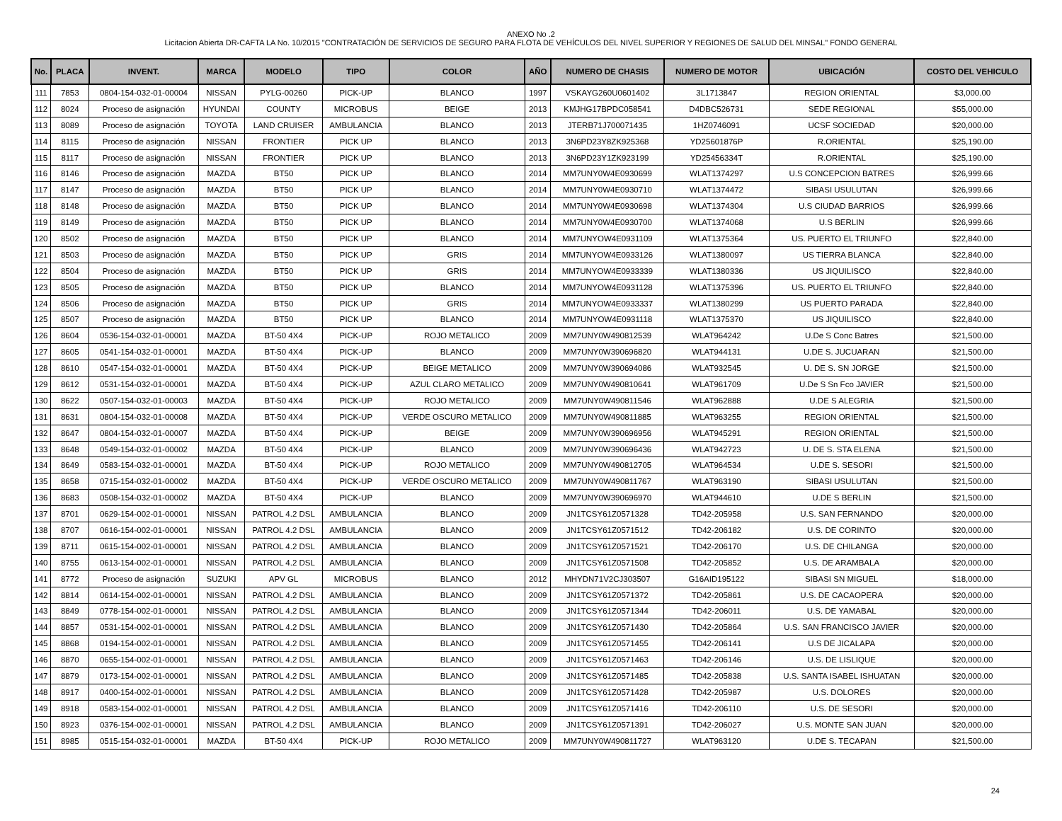ANEXO No .2
Licitacion Abierta DR-CAFTA LA No. 10/2015 "CONTRATACIÓN DE SERVICIOS DE SEGURO PARA FLOTA DE VEHÍCULOS DEL NIVEL SUPERIOR Y REGIONES DE SALUD DEL MINSAL" FONDO GENERAL
| No. | PLACA | INVENT. | MARCA | MODELO | TIPO | COLOR | AÑO | NUMERO DE CHASIS | NUMERO DE MOTOR | UBICACIÓN | COSTO DEL VEHICULO |
| --- | --- | --- | --- | --- | --- | --- | --- | --- | --- | --- | --- |
| 111 | 7853 | 0804-154-032-01-00004 | NISSAN | PYLG-00260 | PICK-UP | BLANCO | 1997 | VSKAYG260U0601402 | 3L1713847 | REGION ORIENTAL | $3,000.00 |
| 112 | 8024 | Proceso de asignación | HYUNDAI | COUNTY | MICROBUS | BEIGE | 2013 | KMJHG17BPDC058541 | D4DBC526731 | SEDE REGIONAL | $55,000.00 |
| 113 | 8089 | Proceso de asignación | TOYOTA | LAND CRUISER | AMBULANCIA | BLANCO | 2013 | JTERB71J700071435 | 1HZ0746091 | UCSF SOCIEDAD | $20,000.00 |
| 114 | 8115 | Proceso de asignación | NISSAN | FRONTIER | PICK UP | BLANCO | 2013 | 3N6PD23Y8ZK925368 | YD25601876P | R.ORIENTAL | $25,190.00 |
| 115 | 8117 | Proceso de asignación | NISSAN | FRONTIER | PICK UP | BLANCO | 2013 | 3N6PD23Y1ZK923199 | YD25456334T | R.ORIENTAL | $25,190.00 |
| 116 | 8146 | Proceso de asignación | MAZDA | BT50 | PICK UP | BLANCO | 2014 | MM7UNY0W4E0930699 | WLAT1374297 | U.S CONCEPCION BATRES | $26,999.66 |
| 117 | 8147 | Proceso de asignación | MAZDA | BT50 | PICK UP | BLANCO | 2014 | MM7UNY0W4E0930710 | WLAT1374472 | SIBASI USULUTAN | $26,999.66 |
| 118 | 8148 | Proceso de asignación | MAZDA | BT50 | PICK UP | BLANCO | 2014 | MM7UNY0W4E0930698 | WLAT1374304 | U.S CIUDAD BARRIOS | $26,999.66 |
| 119 | 8149 | Proceso de asignación | MAZDA | BT50 | PICK UP | BLANCO | 2014 | MM7UNY0W4E0930700 | WLAT1374068 | U.S BERLIN | $26,999.66 |
| 120 | 8502 | Proceso de asignación | MAZDA | BT50 | PICK UP | BLANCO | 2014 | MM7UNYOW4E0931109 | WLAT1375364 | US. PUERTO EL TRIUNFO | $22,840.00 |
| 121 | 8503 | Proceso de asignación | MAZDA | BT50 | PICK UP | GRIS | 2014 | MM7UNYOW4E0933126 | WLAT1380097 | US TIERRA BLANCA | $22,840.00 |
| 122 | 8504 | Proceso de asignación | MAZDA | BT50 | PICK UP | GRIS | 2014 | MM7UNYOW4E0933339 | WLAT1380336 | US JIQUILISCO | $22,840.00 |
| 123 | 8505 | Proceso de asignación | MAZDA | BT50 | PICK UP | BLANCO | 2014 | MM7UNYOW4E0931128 | WLAT1375396 | US. PUERTO EL TRIUNFO | $22,840.00 |
| 124 | 8506 | Proceso de asignación | MAZDA | BT50 | PICK UP | GRIS | 2014 | MM7UNYOW4E0933337 | WLAT1380299 | US PUERTO PARADA | $22,840.00 |
| 125 | 8507 | Proceso de asignación | MAZDA | BT50 | PICK UP | BLANCO | 2014 | MM7UNYOW4E0931118 | WLAT1375370 | US JIQUILISCO | $22,840.00 |
| 126 | 8604 | 0536-154-032-01-00001 | MAZDA | BT-50 4X4 | PICK-UP | ROJO METALICO | 2009 | MM7UNY0W490812539 | WLAT964242 | U.De S Conc Batres | $21,500.00 |
| 127 | 8605 | 0541-154-032-01-00001 | MAZDA | BT-50 4X4 | PICK-UP | BLANCO | 2009 | MM7UNY0W390696820 | WLAT944131 | U.DE S. JUCUARAN | $21,500.00 |
| 128 | 8610 | 0547-154-032-01-00001 | MAZDA | BT-50 4X4 | PICK-UP | BEIGE METALICO | 2009 | MM7UNY0W390694086 | WLAT932545 | U. DE S. SN JORGE | $21,500.00 |
| 129 | 8612 | 0531-154-032-01-00001 | MAZDA | BT-50 4X4 | PICK-UP | AZUL CLARO METALICO | 2009 | MM7UNY0W490810641 | WLAT961709 | U.De S Sn Fco JAVIER | $21,500.00 |
| 130 | 8622 | 0507-154-032-01-00003 | MAZDA | BT-50 4X4 | PICK-UP | ROJO METALICO | 2009 | MM7UNY0W490811546 | WLAT962888 | U.DE S ALEGRIA | $21,500.00 |
| 131 | 8631 | 0804-154-032-01-00008 | MAZDA | BT-50 4X4 | PICK-UP | VERDE OSCURO METALICO | 2009 | MM7UNY0W490811885 | WLAT963255 | REGION ORIENTAL | $21,500.00 |
| 132 | 8647 | 0804-154-032-01-00007 | MAZDA | BT-50 4X4 | PICK-UP | BEIGE | 2009 | MM7UNY0W390696956 | WLAT945291 | REGION ORIENTAL | $21,500.00 |
| 133 | 8648 | 0549-154-032-01-00002 | MAZDA | BT-50 4X4 | PICK-UP | BLANCO | 2009 | MM7UNY0W390696436 | WLAT942723 | U. DE S. STA ELENA | $21,500.00 |
| 134 | 8649 | 0583-154-032-01-00001 | MAZDA | BT-50 4X4 | PICK-UP | ROJO METALICO | 2009 | MM7UNY0W490812705 | WLAT964534 | U.DE S. SESORI | $21,500.00 |
| 135 | 8658 | 0715-154-032-01-00002 | MAZDA | BT-50 4X4 | PICK-UP | VERDE OSCURO METALICO | 2009 | MM7UNY0W490811767 | WLAT963190 | SIBASI USULUTAN | $21,500.00 |
| 136 | 8683 | 0508-154-032-01-00002 | MAZDA | BT-50 4X4 | PICK-UP | BLANCO | 2009 | MM7UNY0W390696970 | WLAT944610 | U.DE S BERLIN | $21,500.00 |
| 137 | 8701 | 0629-154-002-01-00001 | NISSAN | PATROL 4.2 DSL | AMBULANCIA | BLANCO | 2009 | JN1TCSY61Z0571328 | TD42-205958 | U.S. SAN FERNANDO | $20,000.00 |
| 138 | 8707 | 0616-154-002-01-00001 | NISSAN | PATROL 4.2 DSL | AMBULANCIA | BLANCO | 2009 | JN1TCSY61Z0571512 | TD42-206182 | U.S. DE CORINTO | $20,000.00 |
| 139 | 8711 | 0615-154-002-01-00001 | NISSAN | PATROL 4.2 DSL | AMBULANCIA | BLANCO | 2009 | JN1TCSY61Z0571521 | TD42-206170 | U.S. DE CHILANGA | $20,000.00 |
| 140 | 8755 | 0613-154-002-01-00001 | NISSAN | PATROL 4.2 DSL | AMBULANCIA | BLANCO | 2009 | JN1TCSY61Z0571508 | TD42-205852 | U.S. DE ARAMBALA | $20,000.00 |
| 141 | 8772 | Proceso de asignación | SUZUKI | APV GL | MICROBUS | BLANCO | 2012 | MHYDN71V2CJ303507 | G16AID195122 | SIBASI SN MIGUEL | $18,000.00 |
| 142 | 8814 | 0614-154-002-01-00001 | NISSAN | PATROL 4.2 DSL | AMBULANCIA | BLANCO | 2009 | JN1TCSY61Z0571372 | TD42-205861 | U.S. DE CACAOPERA | $20,000.00 |
| 143 | 8849 | 0778-154-002-01-00001 | NISSAN | PATROL 4.2 DSL | AMBULANCIA | BLANCO | 2009 | JN1TCSY61Z0571344 | TD42-206011 | U.S. DE YAMABAL | $20,000.00 |
| 144 | 8857 | 0531-154-002-01-00001 | NISSAN | PATROL 4.2 DSL | AMBULANCIA | BLANCO | 2009 | JN1TCSY61Z0571430 | TD42-205864 | U.S. SAN FRANCISCO JAVIER | $20,000.00 |
| 145 | 8868 | 0194-154-002-01-00001 | NISSAN | PATROL 4.2 DSL | AMBULANCIA | BLANCO | 2009 | JN1TCSY61Z0571455 | TD42-206141 | U.S DE JICALAPA | $20,000.00 |
| 146 | 8870 | 0655-154-002-01-00001 | NISSAN | PATROL 4.2 DSL | AMBULANCIA | BLANCO | 2009 | JN1TCSY61Z0571463 | TD42-206146 | U.S. DE LISLIQUE | $20,000.00 |
| 147 | 8879 | 0173-154-002-01-00001 | NISSAN | PATROL 4.2 DSL | AMBULANCIA | BLANCO | 2009 | JN1TCSY61Z0571485 | TD42-205838 | U.S. SANTA ISABEL ISHUATAN | $20,000.00 |
| 148 | 8917 | 0400-154-002-01-00001 | NISSAN | PATROL 4.2 DSL | AMBULANCIA | BLANCO | 2009 | JN1TCSY61Z0571428 | TD42-205987 | U.S. DOLORES | $20,000.00 |
| 149 | 8918 | 0583-154-002-01-00001 | NISSAN | PATROL 4.2 DSL | AMBULANCIA | BLANCO | 2009 | JN1TCSY61Z0571416 | TD42-206110 | U.S. DE SESORI | $20,000.00 |
| 150 | 8923 | 0376-154-002-01-00001 | NISSAN | PATROL 4.2 DSL | AMBULANCIA | BLANCO | 2009 | JN1TCSY61Z0571391 | TD42-206027 | U.S. MONTE SAN JUAN | $20,000.00 |
| 151 | 8985 | 0515-154-032-01-00001 | MAZDA | BT-50 4X4 | PICK-UP | ROJO METALICO | 2009 | MM7UNY0W490811727 | WLAT963120 | U.DE S. TECAPAN | $21,500.00 |
24